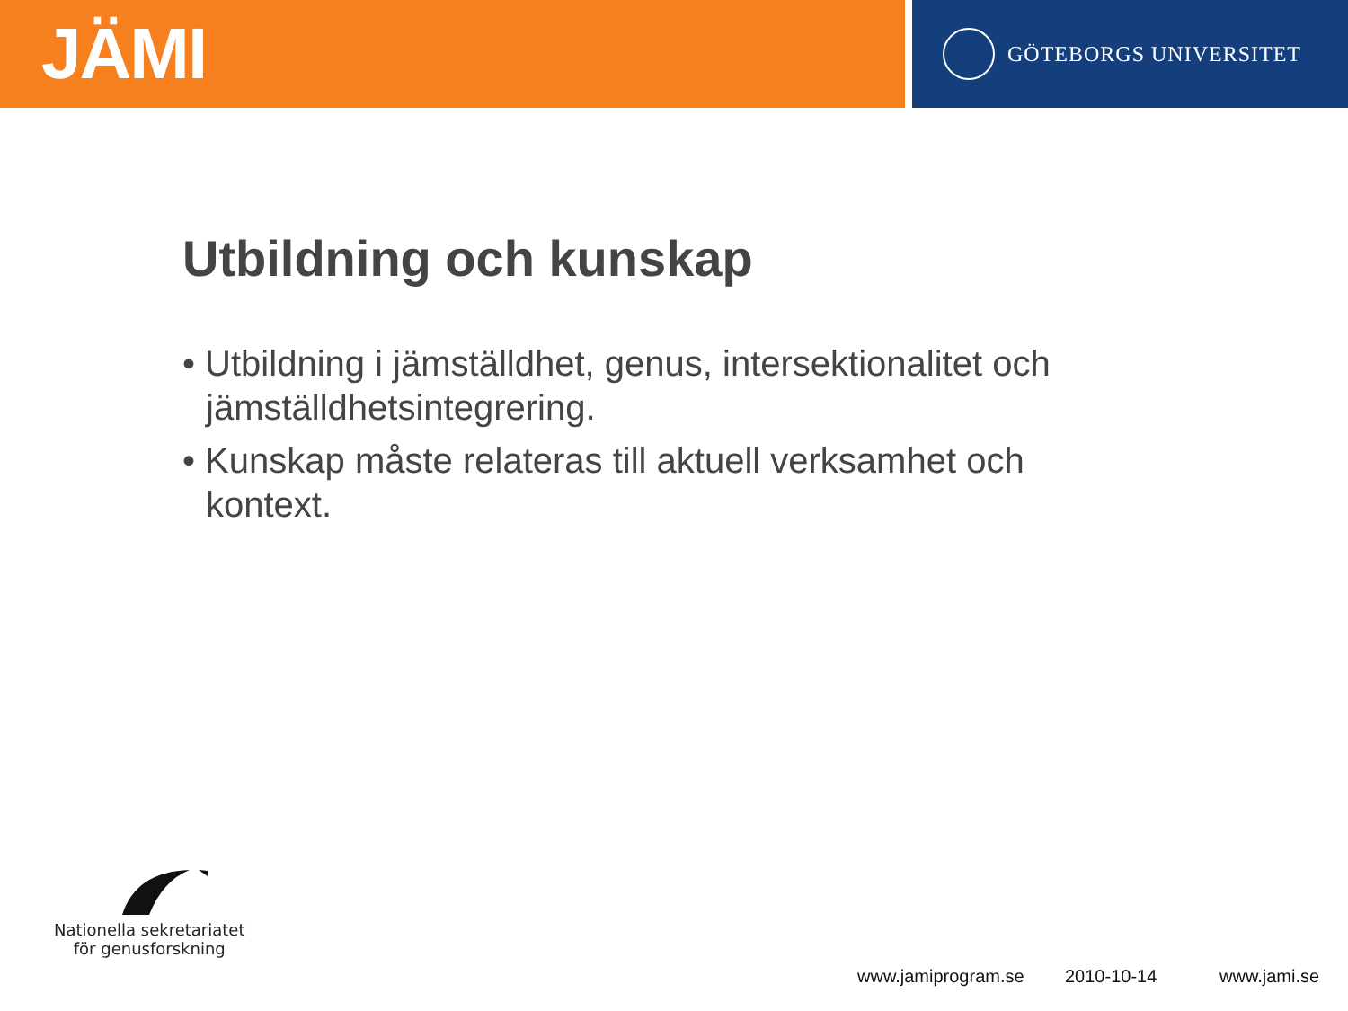JÄMI
GÖTEBORGS UNIVERSITET
Utbildning och kunskap
• Utbildning i jämställdhet, genus, intersektionalitet och jämställdhetsintegrering.
• Kunskap måste relateras till aktuell verksamhet och kontext.
Nationella sekretariatet
för genusforskning
www.jamiprogram.se 2010-10-14 www.jami.se